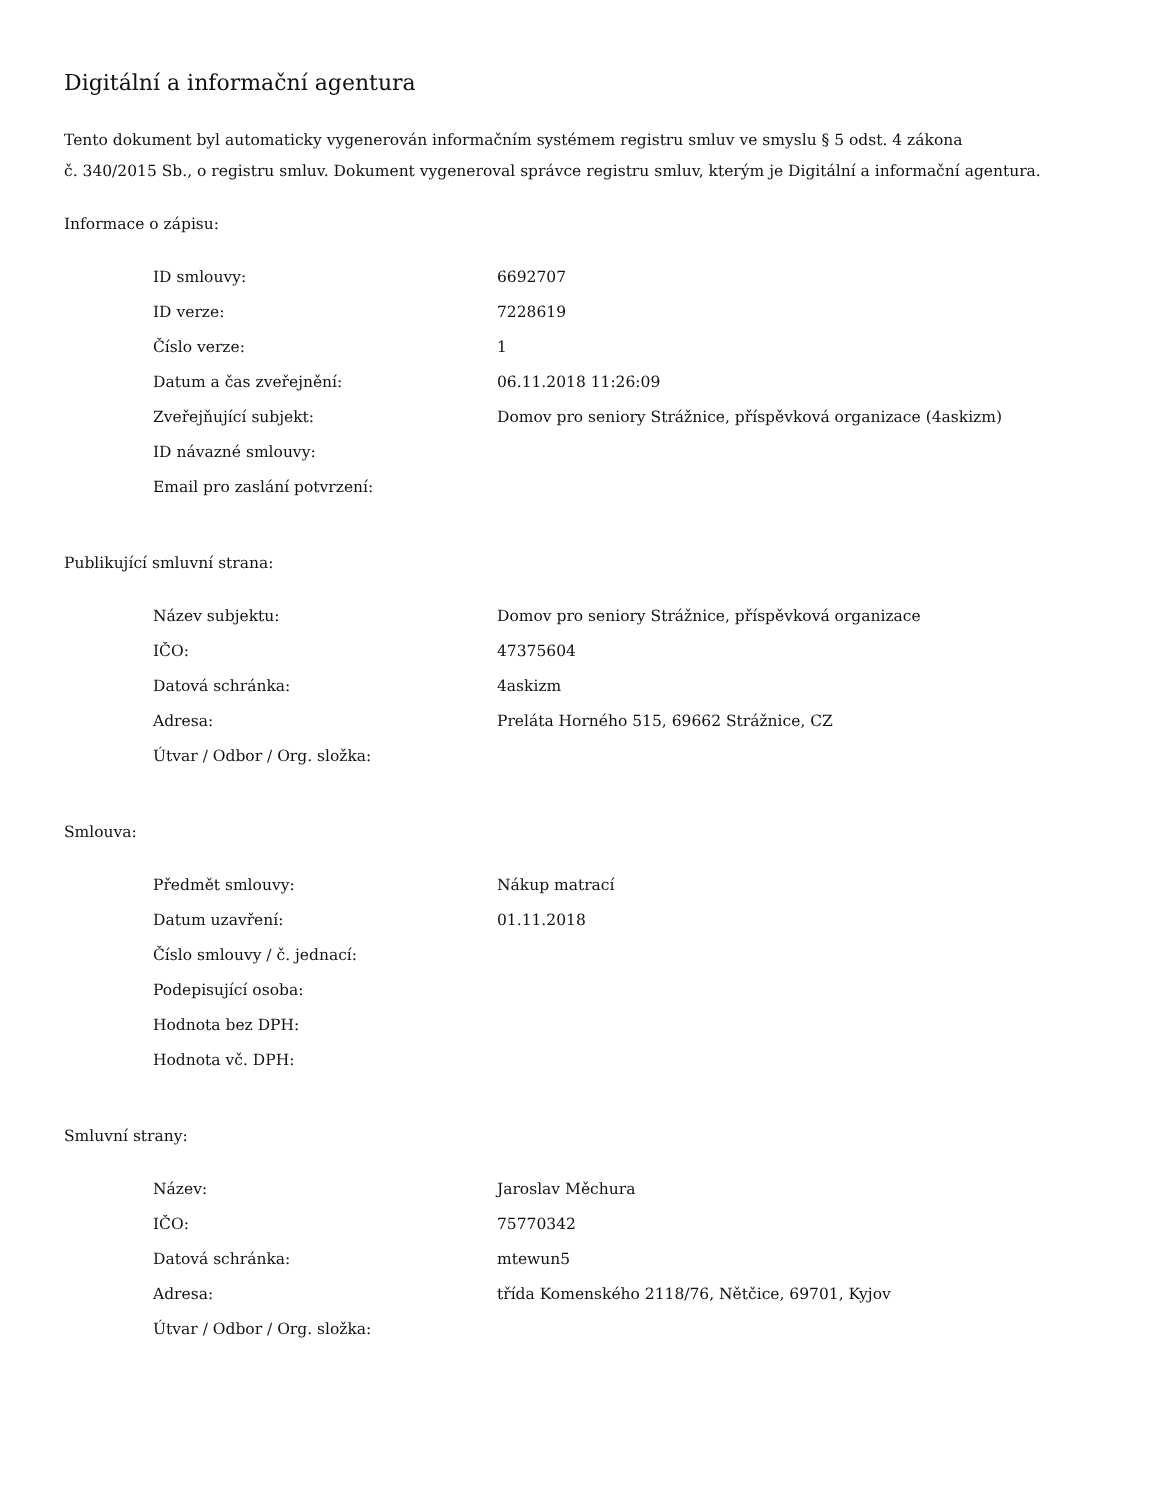Digitální a informační agentura
Tento dokument byl automaticky vygenerován informačním systémem registru smluv ve smyslu § 5 odst. 4 zákona
č. 340/2015 Sb., o registru smluv. Dokument vygeneroval správce registru smluv, kterým je Digitální a informační agentura.
Informace o zápisu:
| ID smlouvy: | 6692707 |
| ID verze: | 7228619 |
| Číslo verze: | 1 |
| Datum a čas zveřejnění: | 06.11.2018 11:26:09 |
| Zveřejňující subjekt: | Domov pro seniory Strážnice, příspěvková organizace (4askizm) |
| ID návazné smlouvy: | |
| Email pro zaslání potvrzení: | |
Publikující smluvní strana:
| Název subjektu: | Domov pro seniory Strážnice, příspěvková organizace |
| IČO: | 47375604 |
| Datová schránka: | 4askizm |
| Adresa: | Preláta Horného 515, 69662 Strážnice, CZ |
| Útvar / Odbor / Org. složka: | |
Smlouva:
| Předmět smlouvy: | Nákup matrací |
| Datum uzavření: | 01.11.2018 |
| Číslo smlouvy / č. jednací: | |
| Podepisující osoba: | |
| Hodnota bez DPH: | |
| Hodnota vč. DPH: | |
Smluvní strany:
| Název: | Jaroslav Měchura |
| IČO: | 75770342 |
| Datová schránka: | mtewun5 |
| Adresa: | třída Komenského 2118/76, Nětčice, 69701, Kyjov |
| Útvar / Odbor / Org. složka: | |